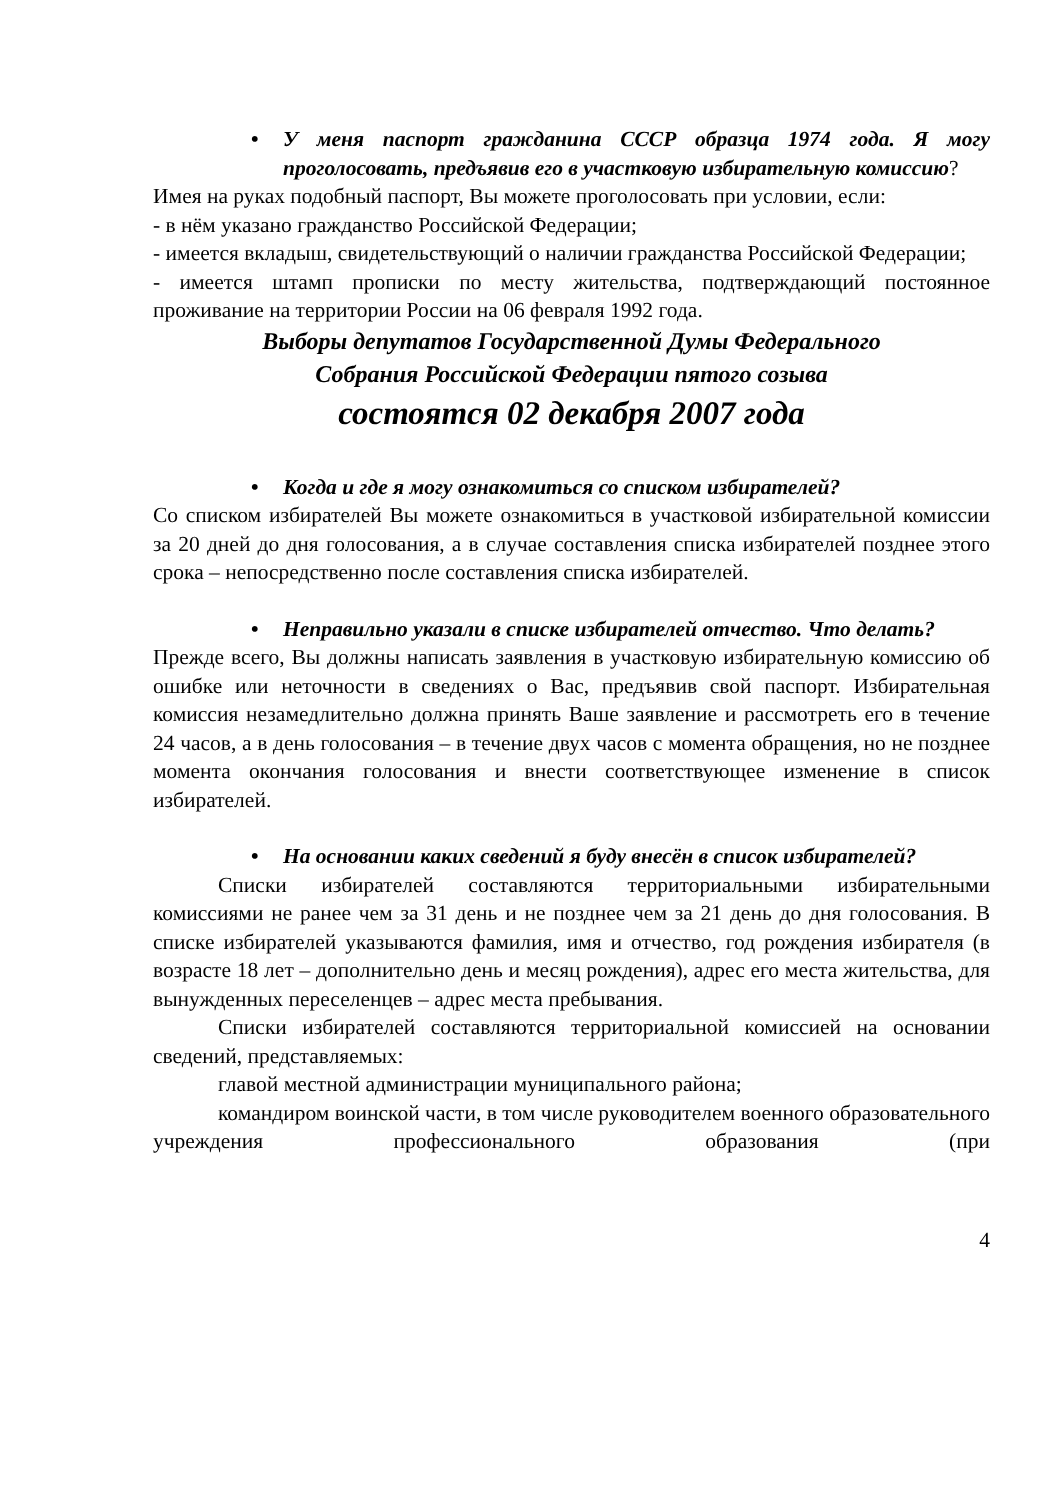• У меня паспорт гражданина СССР образца 1974 года. Я могу проголосовать, предъявив его в участковую избирательную комиссию?
Имея на руках подобный паспорт, Вы можете проголосовать при условии, если:
- в нём указано гражданство Российской Федерации;
- имеется вкладыш, свидетельствующий о наличии гражданства Российской Федерации;
- имеется штамп прописки по месту жительства, подтверждающий постоянное проживание на территории России на 06 февраля 1992 года.
Выборы депутатов Государственной Думы Федерального
Собрания Российской Федерации пятого созыва
состоятся 02 декабря 2007 года
• Когда и где я могу ознакомиться со списком избирателей?
Со списком избирателей Вы можете ознакомиться в участковой избирательной комиссии за 20 дней до дня голосования, а в случае составления списка избирателей позднее этого срока – непосредственно после составления списка избирателей.
• Неправильно указали в списке избирателей отчество. Что делать?
Прежде всего, Вы должны написать заявления в участковую избирательную комиссию об ошибке или неточности в сведениях о Вас, предъявив свой паспорт. Избирательная комиссия незамедлительно должна принять Ваше заявление и рассмотреть его в течение 24 часов, а в день голосования – в течение двух часов с момента обращения, но не позднее момента окончания голосования и внести соответствующее изменение в список избирателей.
• На основании каких сведений я буду внесён в список избирателей?
Списки избирателей составляются территориальными избирательными комиссиями не ранее чем за 31 день и не позднее чем за 21 день до дня голосования. В списке избирателей указываются фамилия, имя и отчество, год рождения избирателя (в возрасте 18 лет – дополнительно день и месяц рождения), адрес его места жительства, для вынужденных переселенцев – адрес места пребывания.
Списки избирателей составляются территориальной комиссией на основании сведений, представляемых:
главой местной администрации муниципального района;
командиром воинской части, в том числе руководителем военного образовательного учреждения профессионального образования (при
4